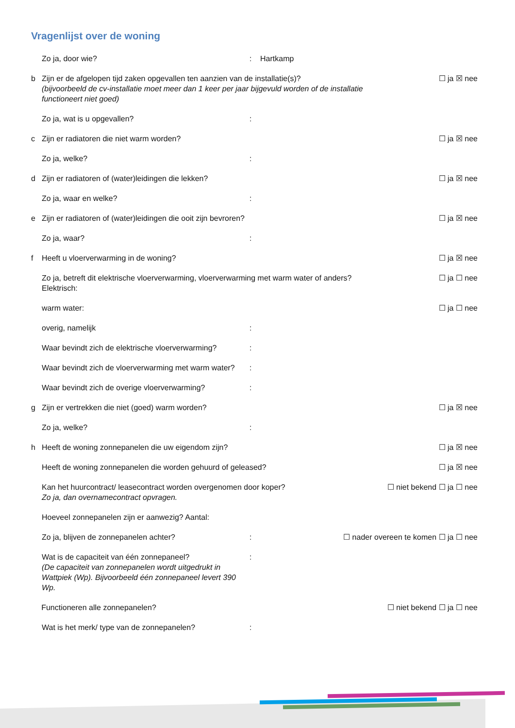Vragenlijst over de woning
Zo ja, door wie?: Hartkamp
b Zijn er de afgelopen tijd zaken opgevallen ten aanzien van de installatie(s)?
(bijvoorbeeld de cv-installatie moet meer dan 1 keer per jaar bijgevuld worden of de installatie functioneert niet goed) ☐ ja ☒ nee
Zo ja, wat is u opgevallen?:
c Zijn er radiatoren die niet warm worden? ☐ ja ☒ nee
Zo ja, welke?:
d Zijn er radiatoren of (water)leidingen die lekken? ☐ ja ☒ nee
Zo ja, waar en welke?:
e Zijn er radiatoren of (water)leidingen die ooit zijn bevroren? ☐ ja ☒ nee
Zo ja, waar?:
f Heeft u vloerverwarming in de woning? ☐ ja ☒ nee
Zo ja, betreft dit elektrische vloerverwarming, vloerverwarming met warm water of anders?
Elektrisch: ☐ ja ☐ nee
warm water: ☐ ja ☐ nee
overig, namelijk:
Waar bevindt zich de elektrische vloerverwarming?:
Waar bevindt zich de vloerverwarming met warm water?:
Waar bevindt zich de overige vloerverwarming?:
g Zijn er vertrekken die niet (goed) warm worden? ☐ ja ☒ nee
Zo ja, welke?:
h Heeft de woning zonnepanelen die uw eigendom zijn? ☐ ja ☒ nee
Heeft de woning zonnepanelen die worden gehuurd of geleased? ☐ ja ☒ nee
Kan het huurcontract/ leasecontract worden overgenomen door koper?
Zo ja, dan overnamecontract opvragen. ☐ niet bekend ☐ ja ☐ nee
Hoeveel zonnepanelen zijn er aanwezig? Aantal:
Zo ja, blijven de zonnepanelen achter?: ☐ nader overeen te komen ☐ ja ☐ nee
Wat is de capaciteit van één zonnepaneel?
(De capaciteit van zonnepanelen wordt uitgedrukt in Wattpiek (Wp). Bijvoorbeeld één zonnepaneel levert 390 Wp.:
Functioneren alle zonnepanelen? ☐ niet bekend ☐ ja ☐ nee
Wat is het merk/ type van de zonnepanelen?: